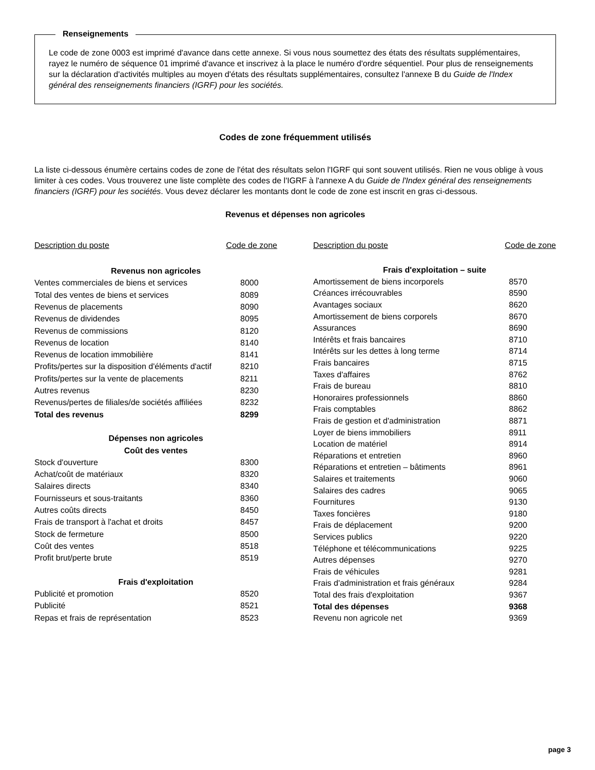Renseignements
Le code de zone 0003 est imprimé d'avance dans cette annexe. Si vous nous soumettez des états des résultats supplémentaires, rayez le numéro de séquence 01 imprimé d'avance et inscrivez à la place le numéro d'ordre séquentiel. Pour plus de renseignements sur la déclaration d'activités multiples au moyen d'états des résultats supplémentaires, consultez l'annexe B du Guide de l'Index général des renseignements financiers (IGRF) pour les sociétés.
Codes de zone fréquemment utilisés
La liste ci-dessous énumère certains codes de zone de l'état des résultats selon l'IGRF qui sont souvent utilisés. Rien ne vous oblige à vous limiter à ces codes. Vous trouverez une liste complète des codes de l'IGRF à l'annexe A du Guide de l'Index général des renseignements financiers (IGRF) pour les sociétés. Vous devez déclarer les montants dont le code de zone est inscrit en gras ci-dessous.
Revenus et dépenses non agricoles
| Description du poste | Code de zone |
| --- | --- |
| Revenus non agricoles | |
| Ventes commerciales de biens et services | 8000 |
| Total des ventes de biens et services | 8089 |
| Revenus de placements | 8090 |
| Revenus de dividendes | 8095 |
| Revenus de commissions | 8120 |
| Revenus de location | 8140 |
| Revenus de location immobilière | 8141 |
| Profits/pertes sur la disposition d'éléments d'actif | 8210 |
| Profits/pertes sur la vente de placements | 8211 |
| Autres revenus | 8230 |
| Revenus/pertes de filiales/de sociétés affiliées | 8232 |
| Total des revenus | 8299 |
| Dépenses non agricoles | |
| Coût des ventes | |
| Stock d'ouverture | 8300 |
| Achat/coût de matériaux | 8320 |
| Salaires directs | 8340 |
| Fournisseurs et sous-traitants | 8360 |
| Autres coûts directs | 8450 |
| Frais de transport à l'achat et droits | 8457 |
| Stock de fermeture | 8500 |
| Coût des ventes | 8518 |
| Profit brut/perte brute | 8519 |
| Frais d'exploitation | |
| Publicité et promotion | 8520 |
| Publicité | 8521 |
| Repas et frais de représentation | 8523 |
| Description du poste | Code de zone |
| --- | --- |
| Frais d'exploitation – suite | |
| Amortissement de biens incorporels | 8570 |
| Créances irrécouvrables | 8590 |
| Avantages sociaux | 8620 |
| Amortissement de biens corporels | 8670 |
| Assurances | 8690 |
| Intérêts et frais bancaires | 8710 |
| Intérêts sur les dettes à long terme | 8714 |
| Frais bancaires | 8715 |
| Taxes d'affaires | 8762 |
| Frais de bureau | 8810 |
| Honoraires professionnels | 8860 |
| Frais comptables | 8862 |
| Frais de gestion et d'administration | 8871 |
| Loyer de biens immobiliers | 8911 |
| Location de matériel | 8914 |
| Réparations et entretien | 8960 |
| Réparations et entretien – bâtiments | 8961 |
| Salaires et traitements | 9060 |
| Salaires des cadres | 9065 |
| Fournitures | 9130 |
| Taxes foncières | 9180 |
| Frais de déplacement | 9200 |
| Services publics | 9220 |
| Téléphone et télécommunications | 9225 |
| Autres dépenses | 9270 |
| Frais de véhicules | 9281 |
| Frais d'administration et frais généraux | 9284 |
| Total des frais d'exploitation | 9367 |
| Total des dépenses | 9368 |
| Revenu non agricole net | 9369 |
page 3